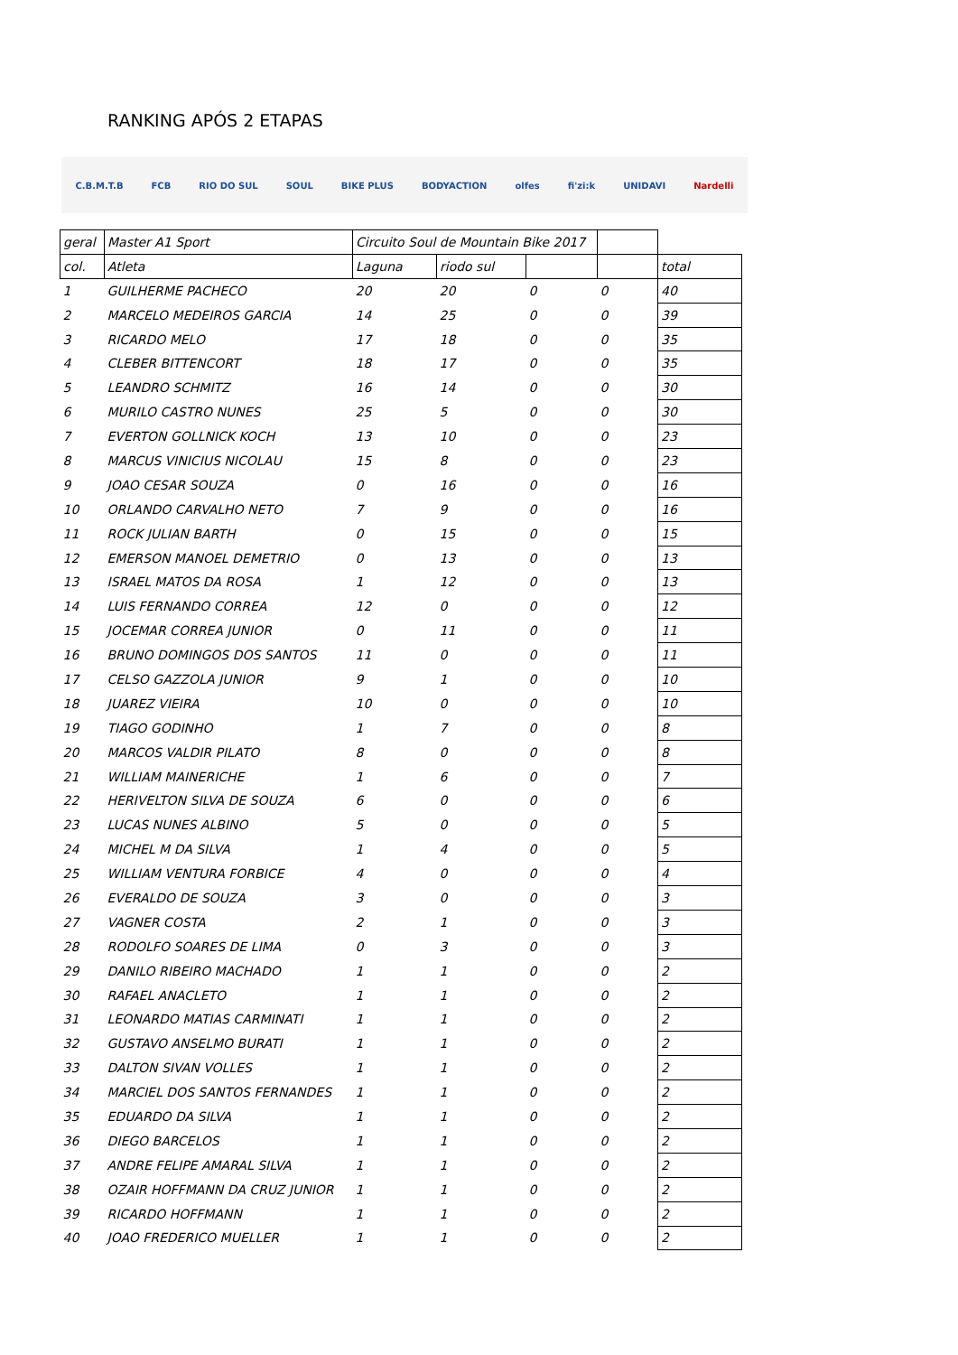RANKING APÓS 2 ETAPAS
C.B.M.T.B FCB RIO DO SUL SOUL BIKE PLUS BODYACTION olfes fi'zi:k UNIDAVI Nardelli
| geral | Master A1 Sport | Circuito Soul de Mountain Bike 2017 | | | | |
| col. | Atleta | Laguna | riodo sul | | | total |
| 1 | GUILHERME PACHECO | 20 | 20 | 0 | 0 | 40 |
| 2 | MARCELO MEDEIROS GARCIA | 14 | 25 | 0 | 0 | 39 |
| 3 | RICARDO MELO | 17 | 18 | 0 | 0 | 35 |
| 4 | CLEBER BITTENCORT | 18 | 17 | 0 | 0 | 35 |
| 5 | LEANDRO SCHMITZ | 16 | 14 | 0 | 0 | 30 |
| 6 | MURILO CASTRO NUNES | 25 | 5 | 0 | 0 | 30 |
| 7 | EVERTON GOLLNICK KOCH | 13 | 10 | 0 | 0 | 23 |
| 8 | MARCUS VINICIUS NICOLAU | 15 | 8 | 0 | 0 | 23 |
| 9 | JOAO CESAR SOUZA | 0 | 16 | 0 | 0 | 16 |
| 10 | ORLANDO CARVALHO NETO | 7 | 9 | 0 | 0 | 16 |
| 11 | ROCK JULIAN BARTH | 0 | 15 | 0 | 0 | 15 |
| 12 | EMERSON MANOEL DEMETRIO | 0 | 13 | 0 | 0 | 13 |
| 13 | ISRAEL MATOS DA ROSA | 1 | 12 | 0 | 0 | 13 |
| 14 | LUIS FERNANDO CORREA | 12 | 0 | 0 | 0 | 12 |
| 15 | JOCEMAR CORREA JUNIOR | 0 | 11 | 0 | 0 | 11 |
| 16 | BRUNO DOMINGOS DOS SANTOS | 11 | 0 | 0 | 0 | 11 |
| 17 | CELSO GAZZOLA JUNIOR | 9 | 1 | 0 | 0 | 10 |
| 18 | JUAREZ VIEIRA | 10 | 0 | 0 | 0 | 10 |
| 19 | TIAGO GODINHO | 1 | 7 | 0 | 0 | 8 |
| 20 | MARCOS VALDIR PILATO | 8 | 0 | 0 | 0 | 8 |
| 21 | WILLIAM MAINERICHE | 1 | 6 | 0 | 0 | 7 |
| 22 | HERIVELTON SILVA DE SOUZA | 6 | 0 | 0 | 0 | 6 |
| 23 | LUCAS NUNES ALBINO | 5 | 0 | 0 | 0 | 5 |
| 24 | MICHEL M DA SILVA | 1 | 4 | 0 | 0 | 5 |
| 25 | WILLIAM VENTURA FORBICE | 4 | 0 | 0 | 0 | 4 |
| 26 | EVERALDO DE SOUZA | 3 | 0 | 0 | 0 | 3 |
| 27 | VAGNER COSTA | 2 | 1 | 0 | 0 | 3 |
| 28 | RODOLFO SOARES DE LIMA | 0 | 3 | 0 | 0 | 3 |
| 29 | DANILO RIBEIRO MACHADO | 1 | 1 | 0 | 0 | 2 |
| 30 | RAFAEL ANACLETO | 1 | 1 | 0 | 0 | 2 |
| 31 | LEONARDO MATIAS CARMINATI | 1 | 1 | 0 | 0 | 2 |
| 32 | GUSTAVO ANSELMO BURATI | 1 | 1 | 0 | 0 | 2 |
| 33 | DALTON SIVAN VOLLES | 1 | 1 | 0 | 0 | 2 |
| 34 | MARCIEL DOS SANTOS FERNANDES | 1 | 1 | 0 | 0 | 2 |
| 35 | EDUARDO DA SILVA | 1 | 1 | 0 | 0 | 2 |
| 36 | DIEGO BARCELOS | 1 | 1 | 0 | 0 | 2 |
| 37 | ANDRE FELIPE AMARAL SILVA | 1 | 1 | 0 | 0 | 2 |
| 38 | OZAIR HOFFMANN DA CRUZ JUNIOR | 1 | 1 | 0 | 0 | 2 |
| 39 | RICARDO HOFFMANN | 1 | 1 | 0 | 0 | 2 |
| 40 | JOAO FREDERICO MUELLER | 1 | 1 | 0 | 0 | 2 |